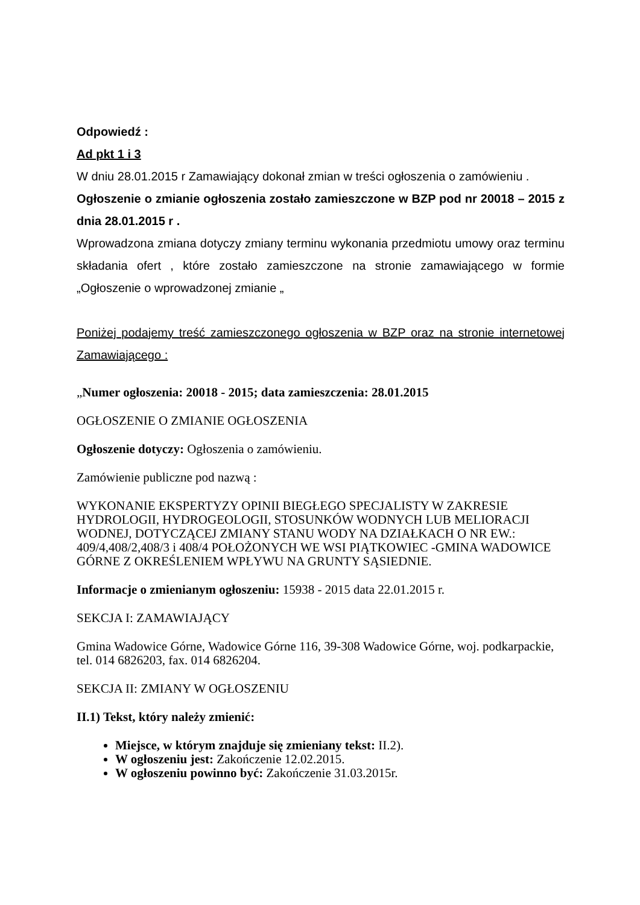Odpowiedź :
Ad pkt 1 i 3
W dniu 28.01.2015 r Zamawiający dokonał zmian w treści ogłoszenia o zamówieniu .
Ogłoszenie o zmianie ogłoszenia zostało zamieszczone w BZP pod nr 20018 – 2015 z dnia 28.01.2015 r .
Wprowadzona zmiana dotyczy zmiany terminu wykonania przedmiotu umowy oraz terminu składania ofert , które zostało zamieszczone na stronie zamawiającego w formie „Ogłoszenie o wprowadzonej zmianie „
Poniżej podajemy treść zamieszczonego ogłoszenia w BZP oraz na stronie internetowej Zamawiającego :
„Numer ogłoszenia: 20018 - 2015; data zamieszczenia: 28.01.2015
OGŁOSZENIE O ZMIANIE OGŁOSZENIA
Ogłoszenie dotyczy: Ogłoszenia o zamówieniu.
Zamówienie publiczne pod nazwą :
WYKONANIE EKSPERTYZY OPINII BIEGŁEGO SPECJALISTY W ZAKRESIE HYDROLOGII, HYDROGEOLOGII, STOSUNKÓW WODNYCH LUB MELIORACJI WODNEJ, DOTYCZĄCEJ ZMIANY STANU WODY NA DZIAŁKACH O NR EW.: 409/4,408/2,408/3 i 408/4 POŁOŻONYCH WE WSI PIĄTKOWIEC -GMINA WADOWICE GÓRNE Z OKREŚLENIEM WPŁYWU NA GRUNTY SĄSIEDNIE.
Informacje o zmienianym ogłoszeniu: 15938 - 2015 data 22.01.2015 r.
SEKCJA I: ZAMAWIAJĄCY
Gmina Wadowice Górne, Wadowice Górne 116, 39-308 Wadowice Górne, woj. podkarpackie, tel. 014 6826203, fax. 014 6826204.
SEKCJA II: ZMIANY W OGŁOSZENIU
II.1) Tekst, który należy zmienić:
Miejsce, w którym znajduje się zmieniany tekst: II.2).
W ogłoszeniu jest: Zakończenie 12.02.2015.
W ogłoszeniu powinno być: Zakończenie 31.03.2015r.